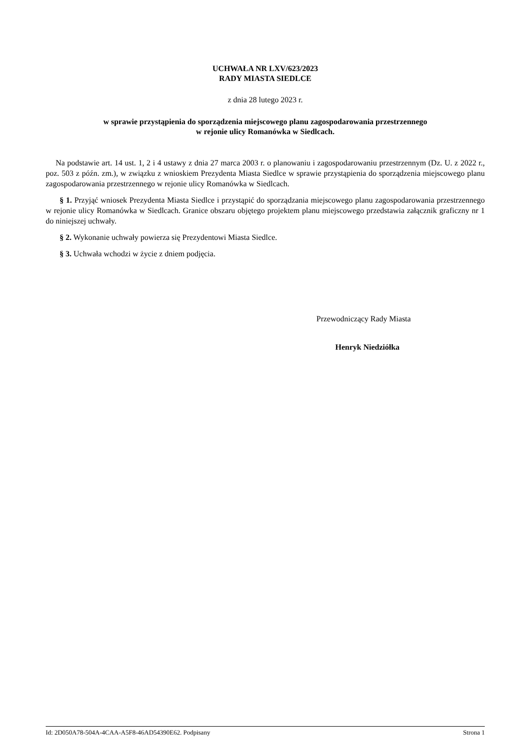UCHWAŁA NR LXV/623/2023
RADY MIASTA SIEDLCE
z dnia 28 lutego 2023 r.
w sprawie przystąpienia do sporządzenia miejscowego planu zagospodarowania przestrzennego
w rejonie ulicy Romanówka w Siedlcach.
Na podstawie art. 14 ust. 1, 2 i 4 ustawy z dnia 27 marca 2003 r. o planowaniu i zagospodarowaniu przestrzennym (Dz. U. z 2022 r., poz. 503 z późn. zm.), w związku z wnioskiem Prezydenta Miasta Siedlce w sprawie przystąpienia do sporządzenia miejscowego planu zagospodarowania przestrzennego w rejonie ulicy Romanówka w Siedlcach.
§ 1. Przyjąć wniosek Prezydenta Miasta Siedlce i przystąpić do sporządzania miejscowego planu zagospodarowania przestrzennego w rejonie ulicy Romanówka w Siedlcach. Granice obszaru objętego projektem planu miejscowego przedstawia załącznik graficzny nr 1 do niniejszej uchwały.
§ 2. Wykonanie uchwały powierza się Prezydentowi Miasta Siedlce.
§ 3. Uchwała wchodzi w życie z dniem podjęcia.
Przewodniczący Rady Miasta
Henryk Niedziółka
Id: 2D050A78-504A-4CAA-A5F8-46AD54390E62. Podpisany Strona 1